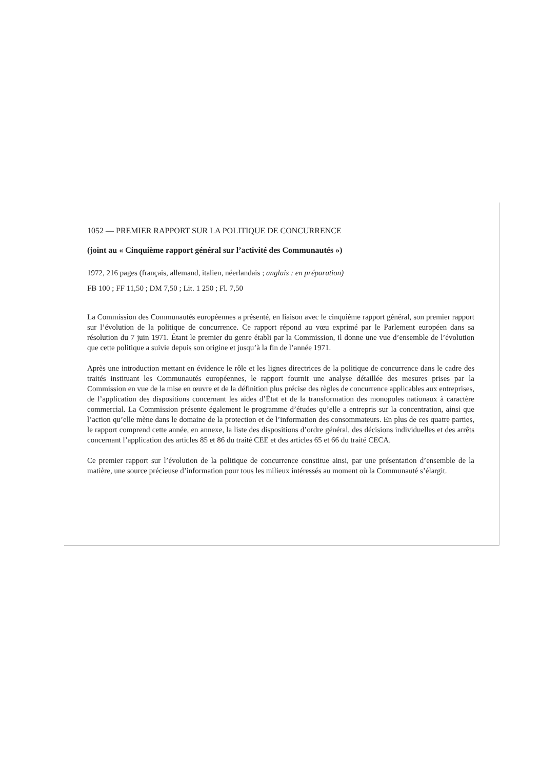1052 — PREMIER RAPPORT SUR LA POLITIQUE DE CONCURRENCE
(joint au « Cinquième rapport général sur l’activité des Communautés »)
1972, 216 pages (français, allemand, italien, néerlandais ; anglais : en préparation)
FB 100 ; FF 11,50 ; DM 7,50 ; Lit. 1 250 ; Fl. 7,50
La Commission des Communautés européennes a présenté, en liaison avec le cinquième rapport général, son premier rapport sur l’évolution de la politique de concurrence. Ce rapport répond au vœu exprimé par le Parlement européen dans sa résolution du 7 juin 1971. Étant le premier du genre établi par la Commission, il donne une vue d’ensemble de l’évolution que cette politique a suivie depuis son origine et jusqu’à la fin de l’année 1971.
Après une introduction mettant en évidence le rôle et les lignes directrices de la politique de concurrence dans le cadre des traités instituant les Communautés européennes, le rapport fournit une analyse détaillée des mesures prises par la Commission en vue de la mise en œuvre et de la définition plus précise des règles de concurrence applicables aux entreprises, de l’application des dispositions concernant les aides d’État et de la transformation des monopoles nationaux à caractère commercial. La Commission présente également le programme d’études qu’elle a entrepris sur la concentration, ainsi que l’action qu’elle mène dans le domaine de la protection et de l’information des consommateurs. En plus de ces quatre parties, le rapport comprend cette année, en annexe, la liste des dispositions d’ordre général, des décisions individuelles et des arrêts concernant l’application des articles 85 et 86 du traité CEE et des articles 65 et 66 du traité CECA.
Ce premier rapport sur l’évolution de la politique de concurrence constitue ainsi, par une présentation d’ensemble de la matière, une source précieuse d’information pour tous les milieux intéressés au moment où la Communauté s’élargit.